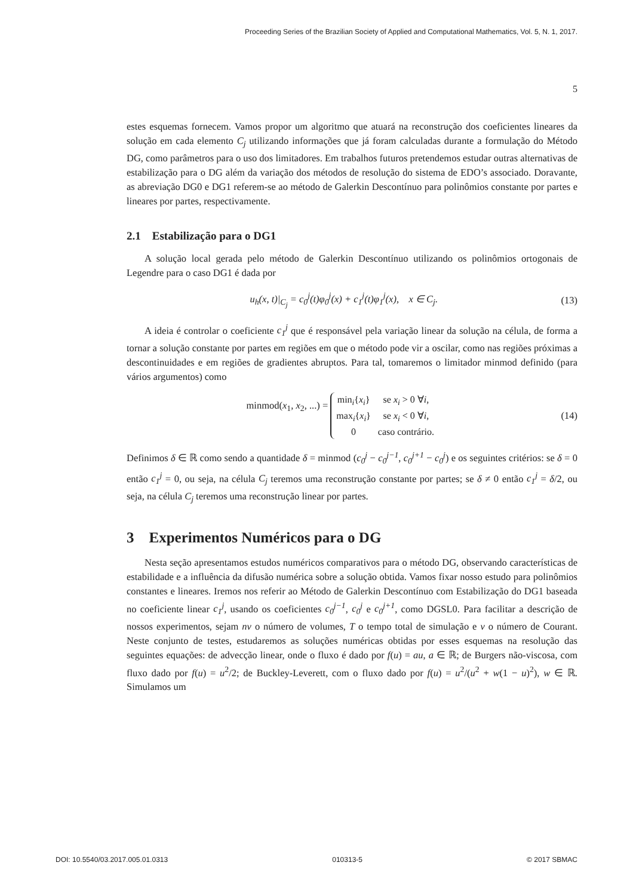Proceeding Series of the Brazilian Society of Applied and Computational Mathematics, Vol. 5, N. 1, 2017.
5
estes esquemas fornecem. Vamos propor um algoritmo que atuará na reconstrução dos coeficientes lineares da solução em cada elemento C<sub>j</sub> utilizando informações que já foram calculadas durante a formulação do Método DG, como parâmetros para o uso dos limitadores. Em trabalhos futuros pretendemos estudar outras alternativas de estabilização para o DG além da variação dos métodos de resolução do sistema de EDO’s associado. Doravante, as abreviação DG0 e DG1 referem-se ao método de Galerkin Descontínuo para polinômios constante por partes e lineares por partes, respectivamente.
2.1 Estabilização para o DG1
A solução local gerada pelo método de Galerkin Descontínuo utilizando os polinômios ortogonais de Legendre para o caso DG1 é dada por
u<sub>h</sub>(x, t)|<sub>C<sub>j</sub></sub> = c<sub>0</sub><sup>j</sup>(t)φ<sub>0</sub><sup>j</sup>(x) + c<sub>1</sub><sup>j</sup>(t)φ<sub>1</sub><sup>j</sup>(x), x ∈ C<sub>j</sub>. (13)
A ideia é controlar o coeficiente c<sub>1</sub><sup>j</sup> que é responsável pela variação linear da solução na célula, de forma a tornar a solução constante por partes em regiões em que o método pode vir a oscilar, como nas regiões próximas a descontinuidades e em regiões de gradientes abruptos. Para tal, tomaremos o limitador minmod definido (para vários argumentos) como
minmod(x<sub>1</sub>, x<sub>2</sub>, ...) =
| min<sub>i</sub>{ x<sub>i</sub> } | se x<sub>i</sub> > 0 ∀ i , |
| max<sub>i</sub>{ x<sub>i</sub> } | se x<sub>i</sub> < 0 ∀ i , |
| 0 | caso contrário. |
(14)
Definimos δ ∈ ℝ como sendo a quantidade δ = minmod (c<sub>0</sub><sup>j</sup> − c<sub>0</sub><sup>j−1</sup>, c<sub>0</sub><sup>j+1</sup> − c<sub>0</sub><sup>j</sup>) e os seguintes critérios: se δ = 0 então c<sub>1</sub><sup>j</sup> = 0, ou seja, na célula C<sub>j</sub> teremos uma reconstrução constante por partes; se δ ≠ 0 então c<sub>1</sub><sup>j</sup> = δ/2, ou seja, na célula C<sub>j</sub> teremos uma reconstrução linear por partes.
3 Experimentos Numéricos para o DG
Nesta seção apresentamos estudos numéricos comparativos para o método DG, observando características de estabilidade e a influência da difusão numérica sobre a solução obtida. Vamos fixar nosso estudo para polinômios constantes e lineares. Iremos nos referir ao Método de Galerkin Descontínuo com Estabilização do DG1 baseada no coeficiente linear c<sub>1</sub><sup>j</sup>, usando os coeficientes c<sub>0</sub><sup>j−1</sup>, c<sub>0</sub><sup>j</sup> e c<sub>0</sub><sup>j+1</sup>, como DGSL0. Para facilitar a descrição de nossos experimentos, sejam nv o número de volumes, T o tempo total de simulação e ν o número de Courant. Neste conjunto de testes, estudaremos as soluções numéricas obtidas por esses esquemas na resolução das seguintes equações: de advecção linear, onde o fluxo é dado por f(u) = au, a ∈ ℝ; de Burgers não-viscosa, com fluxo dado por f(u) = u<sup>2</sup>/2; de Buckley-Leverett, com o fluxo dado por f(u) = u<sup>2</sup>/(u<sup>2</sup> + w(1 − u)<sup>2</sup>), w ∈ ℝ. Simulamos um
DOI: 10.5540/03.2017.005.01.0313 010313-5 © 2017 SBMAC